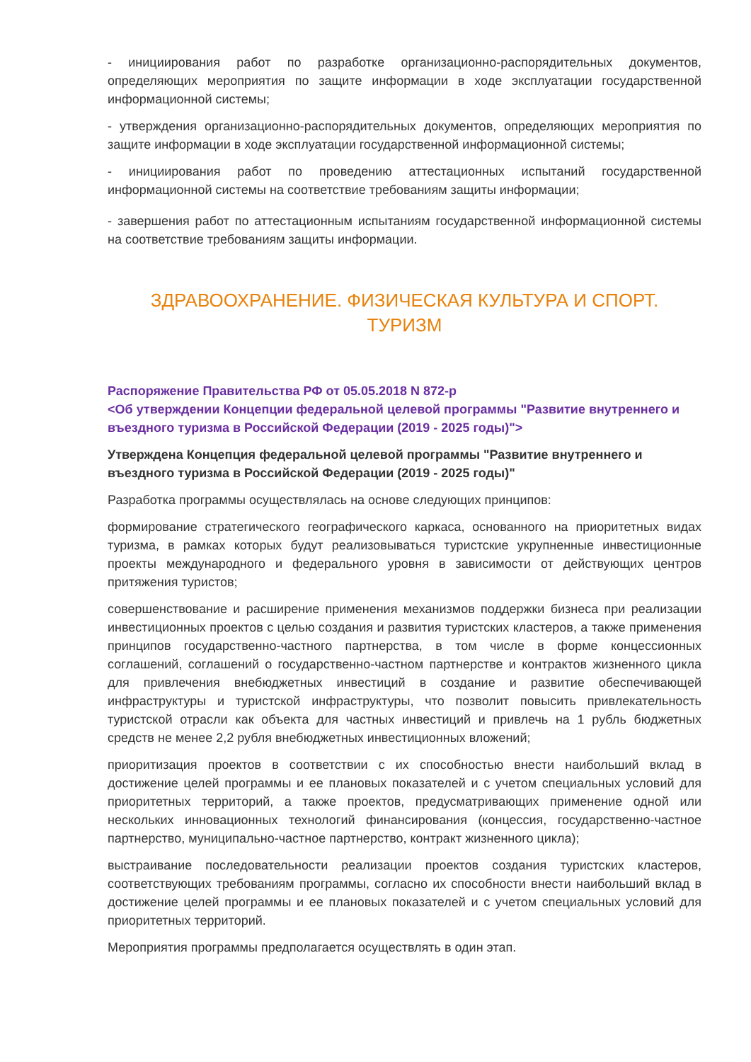- инициирования работ по разработке организационно-распорядительных документов, определяющих мероприятия по защите информации в ходе эксплуатации государственной информационной системы;
- утверждения организационно-распорядительных документов, определяющих мероприятия по защите информации в ходе эксплуатации государственной информационной системы;
- инициирования работ по проведению аттестационных испытаний государственной информационной системы на соответствие требованиям защиты информации;
- завершения работ по аттестационным испытаниям государственной информационной системы на соответствие требованиям защиты информации.
ЗДРАВООХРАНЕНИЕ. ФИЗИЧЕСКАЯ КУЛЬТУРА И СПОРТ.
ТУРИЗМ
Распоряжение Правительства РФ от 05.05.2018 N 872-р
<Об утверждении Концепции федеральной целевой программы "Развитие внутреннего и въездного туризма в Российской Федерации (2019 - 2025 годы)">
Утверждена Концепция федеральной целевой программы "Развитие внутреннего и въездного туризма в Российской Федерации (2019 - 2025 годы)"
Разработка программы осуществлялась на основе следующих принципов:
формирование стратегического географического каркаса, основанного на приоритетных видах туризма, в рамках которых будут реализовываться туристские укрупненные инвестиционные проекты международного и федерального уровня в зависимости от действующих центров притяжения туристов;
совершенствование и расширение применения механизмов поддержки бизнеса при реализации инвестиционных проектов с целью создания и развития туристских кластеров, а также применения принципов государственно-частного партнерства, в том числе в форме концессионных соглашений, соглашений о государственно-частном партнерстве и контрактов жизненного цикла для привлечения внебюджетных инвестиций в создание и развитие обеспечивающей инфраструктуры и туристской инфраструктуры, что позволит повысить привлекательность туристской отрасли как объекта для частных инвестиций и привлечь на 1 рубль бюджетных средств не менее 2,2 рубля внебюджетных инвестиционных вложений;
приоритизация проектов в соответствии с их способностью внести наибольший вклад в достижение целей программы и ее плановых показателей и с учетом специальных условий для приоритетных территорий, а также проектов, предусматривающих применение одной или нескольких инновационных технологий финансирования (концессия, государственно-частное партнерство, муниципально-частное партнерство, контракт жизненного цикла);
выстраивание последовательности реализации проектов создания туристских кластеров, соответствующих требованиям программы, согласно их способности внести наибольший вклад в достижение целей программы и ее плановых показателей и с учетом специальных условий для приоритетных территорий.
Мероприятия программы предполагается осуществлять в один этап.